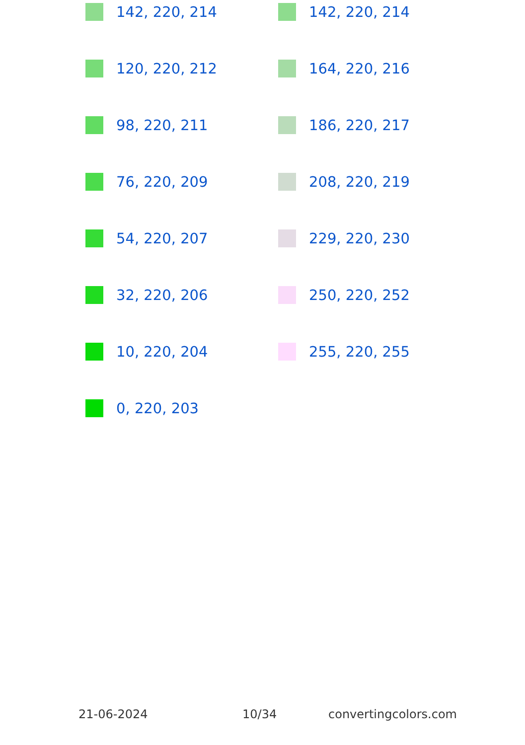142, 220, 214
120, 220, 212
98, 220, 211
76, 220, 209
54, 220, 207
32, 220, 206
10, 220, 204
0, 220, 203
142, 220, 214
164, 220, 216
186, 220, 217
208, 220, 219
229, 220, 230
250, 220, 252
255, 220, 255
21-06-2024 10/34 convertingcolors.com